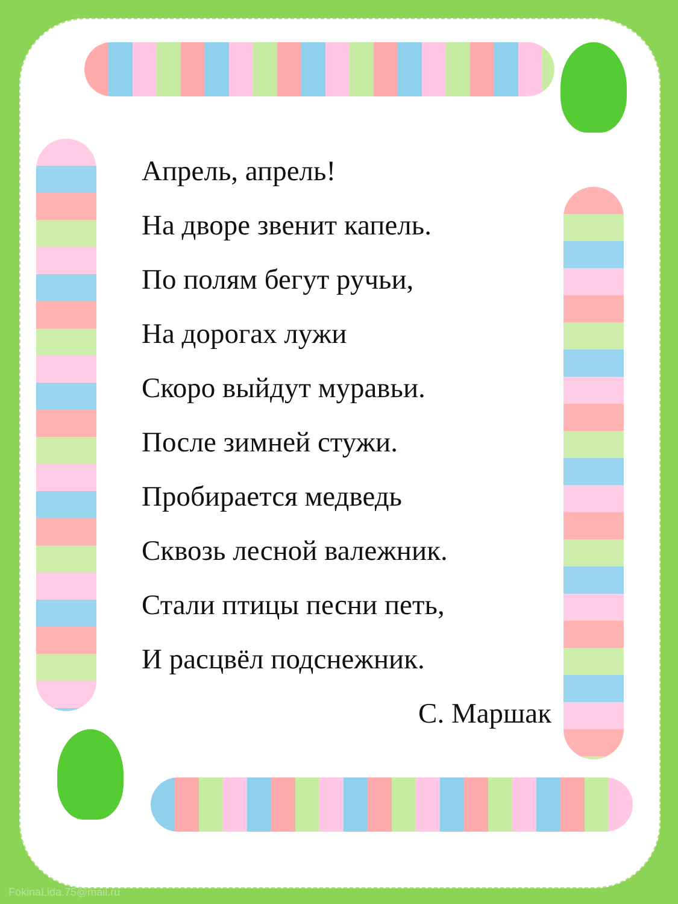Апрель, апрель!
На дворе звенит капель.
По полям бегут ручьи,
На дорогах лужи
Скоро выйдут муравьи.
После зимней стужи.
Пробирается медведь
Сквозь лесной валежник.
Стали птицы песни петь,
И расцвёл подснежник.
С. Маршак
FokinaLida.75@mail.ru